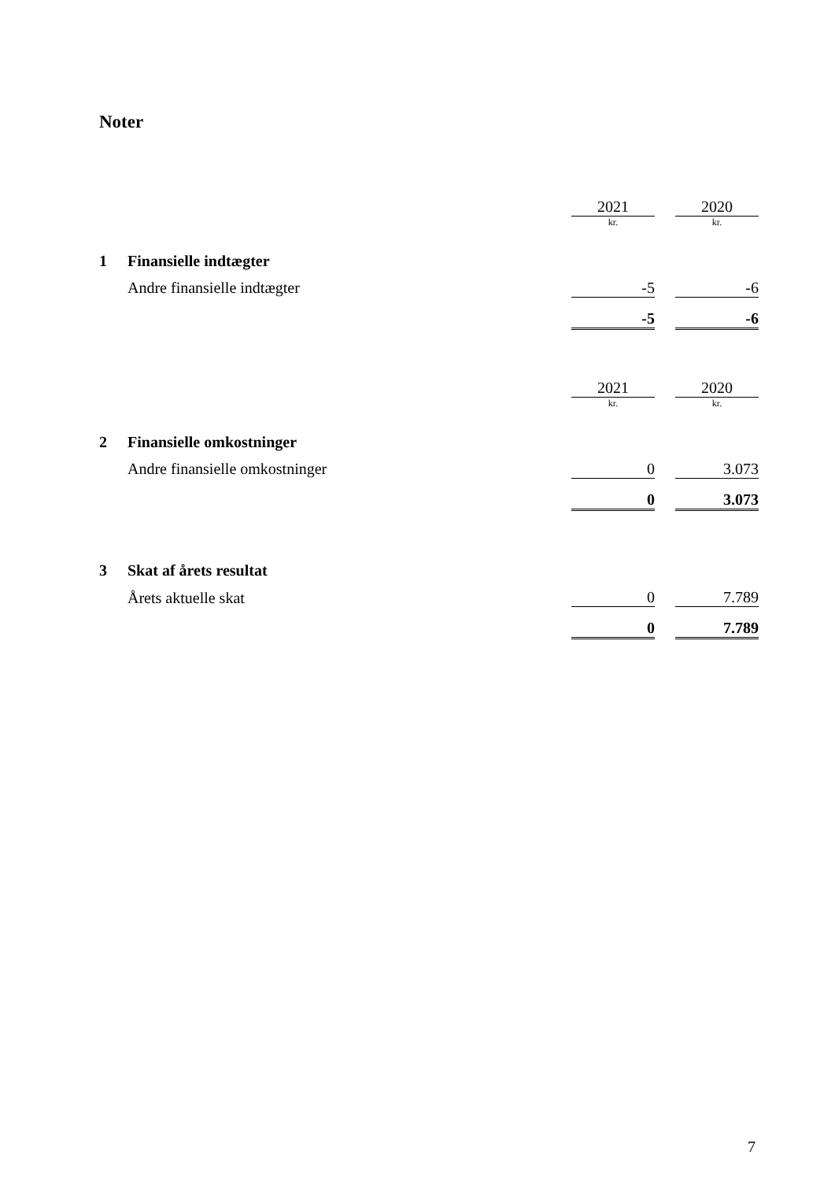Noter
| | | 2021 | | 2020 |
| | | kr. | | kr. |
| 1 | Finansielle indtægter | | | |
| | Andre finansielle indtægter | -5 | | -6 |
| | | -5 | | -6 |
| | | 2021 | | 2020 |
| | | kr. | | kr. |
| 2 | Finansielle omkostninger | | | |
| | Andre finansielle omkostninger | 0 | | 3.073 |
| | | 0 | | 3.073 |
| 3 | Skat af årets resultat | | | |
| | Årets aktuelle skat | 0 | | 7.789 |
| | | 0 | | 7.789 |
7